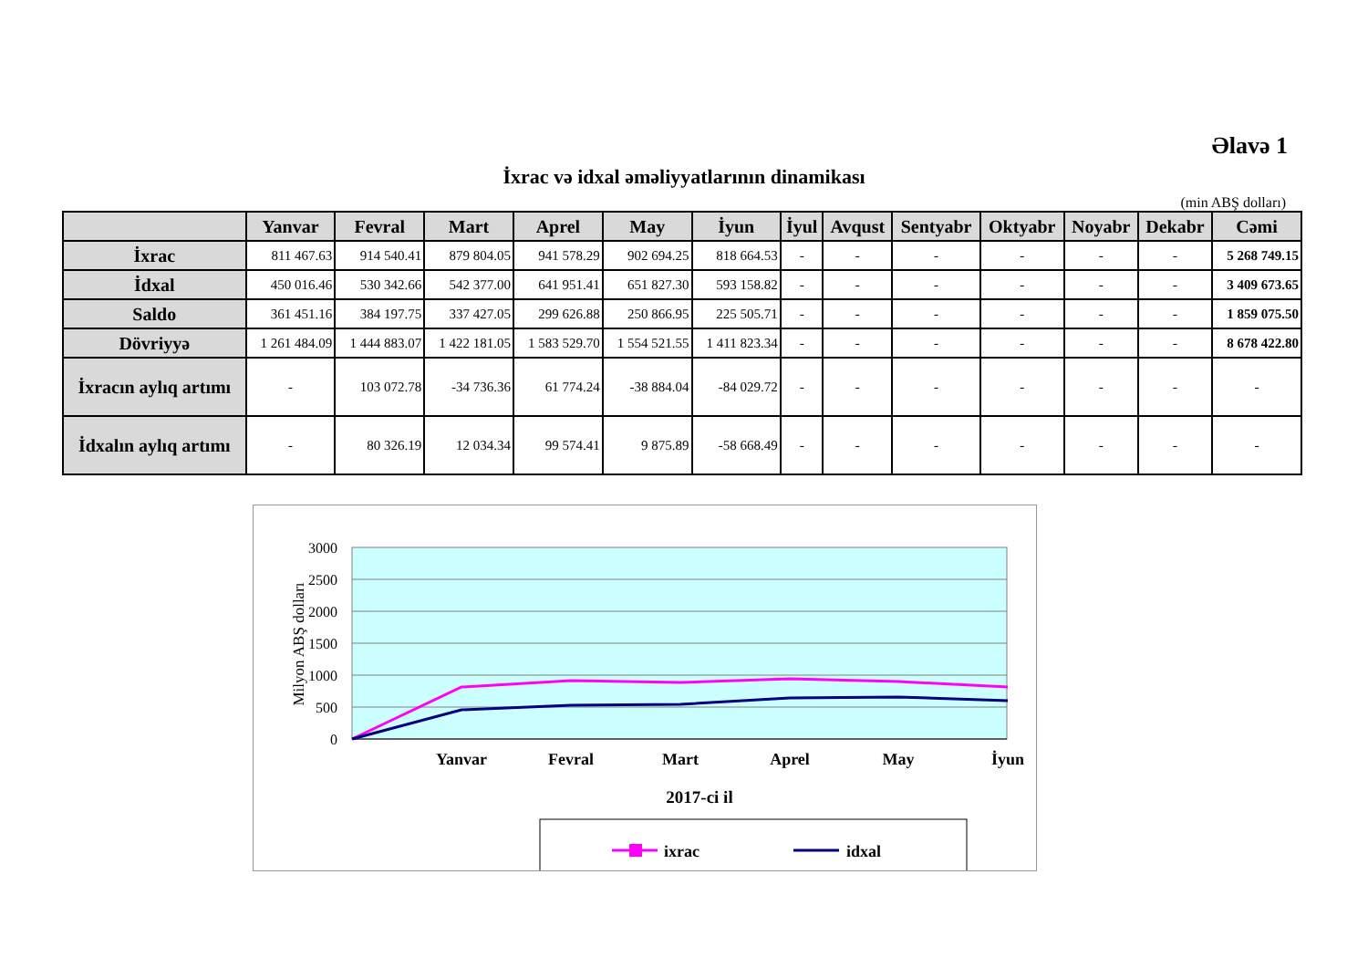Əlavə 1
İxrac və idxal əməliyyatlarının dinamikası
(min ABŞ dolları)
| | Yanvar | Fevral | Mart | Aprel | May | İyun | İyul | Avqust | Sentyabr | Oktyabr | Noyabr | Dekabr | Cəmi |
| --- | --- | --- | --- | --- | --- | --- | --- | --- | --- | --- | --- | --- | --- |
| İxrac | 811 467.63 | 914 540.41 | 879 804.05 | 941 578.29 | 902 694.25 | 818 664.53 | - | - | - | - | - | - | 5 268 749.15 |
| İdxal | 450 016.46 | 530 342.66 | 542 377.00 | 641 951.41 | 651 827.30 | 593 158.82 | - | - | - | - | - | - | 3 409 673.65 |
| Saldo | 361 451.16 | 384 197.75 | 337 427.05 | 299 626.88 | 250 866.95 | 225 505.71 | - | - | - | - | - | - | 1 859 075.50 |
| Dövriyyə | 1 261 484.09 | 1 444 883.07 | 1 422 181.05 | 1 583 529.70 | 1 554 521.55 | 1 411 823.34 | - | - | - | - | - | - | 8 678 422.80 |
| İxracın aylıq artımı | - | 103 072.78 | -34 736.36 | 61 774.24 | -38 884.04 | -84 029.72 | - | - | - | - | - | - | - |
| İdxalın aylıq artımı | - | 80 326.19 | 12 034.34 | 99 574.41 | 9 875.89 | -58 668.49 | - | - | - | - | - | - | - |
3000
2500
2000
1500
1000
500
0
Milyon ABŞ dolları
Yanvar
Fevral
Mart
Aprel
May
İyun
2017-ci il
ixrac
idxal